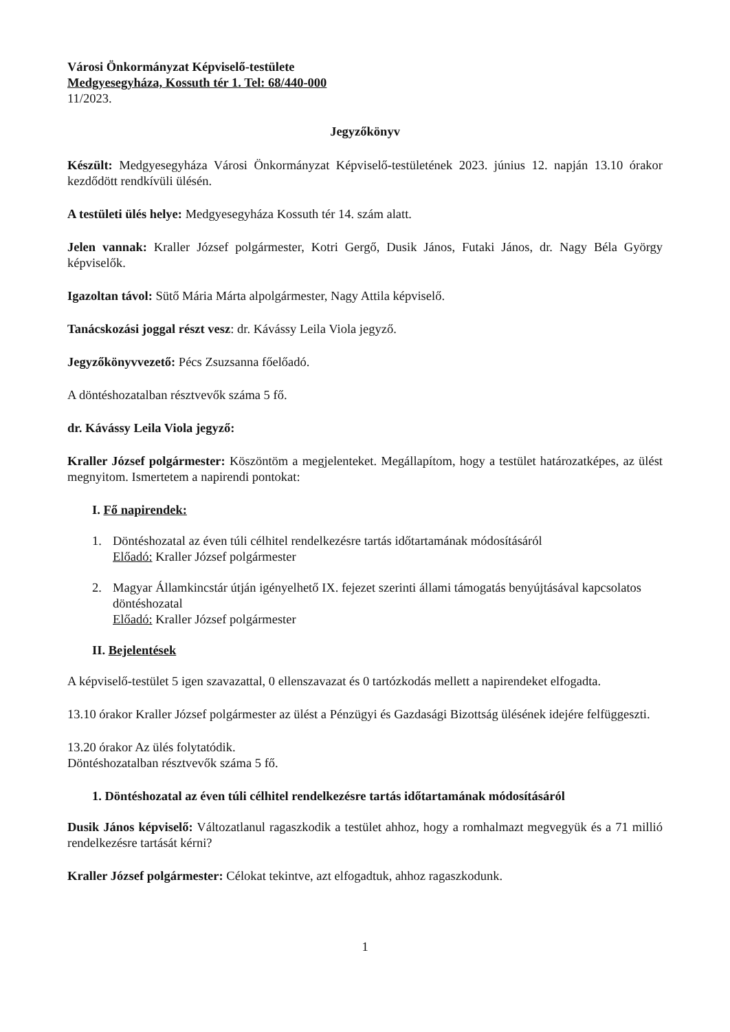Városi Önkormányzat Képviselő-testülete
Medgyesegyháza, Kossuth tér 1. Tel: 68/440-000
11/2023.
Jegyzőkönyv
Készült: Medgyesegyháza Városi Önkormányzat Képviselő-testületének 2023. június 12. napján 13.10 órakor kezdődött rendkívüli ülésén.
A testületi ülés helye: Medgyesegyháza Kossuth tér 14. szám alatt.
Jelen vannak: Kraller József polgármester, Kotri Gergő, Dusik János, Futaki János, dr. Nagy Béla György képviselők.
Igazoltan távol: Sütő Mária Márta alpolgármester, Nagy Attila képviselő.
Tanácskozási joggal részt vesz: dr. Kávássy Leila Viola jegyző.
Jegyzőkönyvvezető: Pécs Zsuzsanna főelőadó.
A döntéshozatalban résztvevők száma 5 fő.
dr. Kávássy Leila Viola jegyző:
Kraller József polgármester: Köszöntöm a megjelenteket. Megállapítom, hogy a testület határozatképes, az ülést megnyitom. Ismertetem a napirendi pontokat:
I. Fő napirendek:
1. Döntéshozatal az éven túli célhitel rendelkezésre tartás időtartamának módosításáról
Előadó: Kraller József polgármester
2. Magyar Államkincstár útján igényelhető IX. fejezet szerinti állami támogatás benyújtásával kapcsolatos döntéshozatal
Előadó: Kraller József polgármester
II. Bejelentések
A képviselő-testület 5 igen szavazattal, 0 ellenszavazat és 0 tartózkodás mellett a napirendeket elfogadta.
13.10 órakor Kraller József polgármester az ülést a Pénzügyi és Gazdasági Bizottság ülésének idejére felfüggeszti.
13.20 órakor Az ülés folytatódik.
Döntéshozatalban résztvevők száma 5 fő.
1. Döntéshozatal az éven túli célhitel rendelkezésre tartás időtartamának módosításáról
Dusik János képviselő: Változatlanul ragaszkodik a testület ahhoz, hogy a romhalmazt megvegyük és a 71 millió rendelkezésre tartását kérni?
Kraller József polgármester: Célokat tekintve, azt elfogadtuk, ahhoz ragaszkodunk.
1